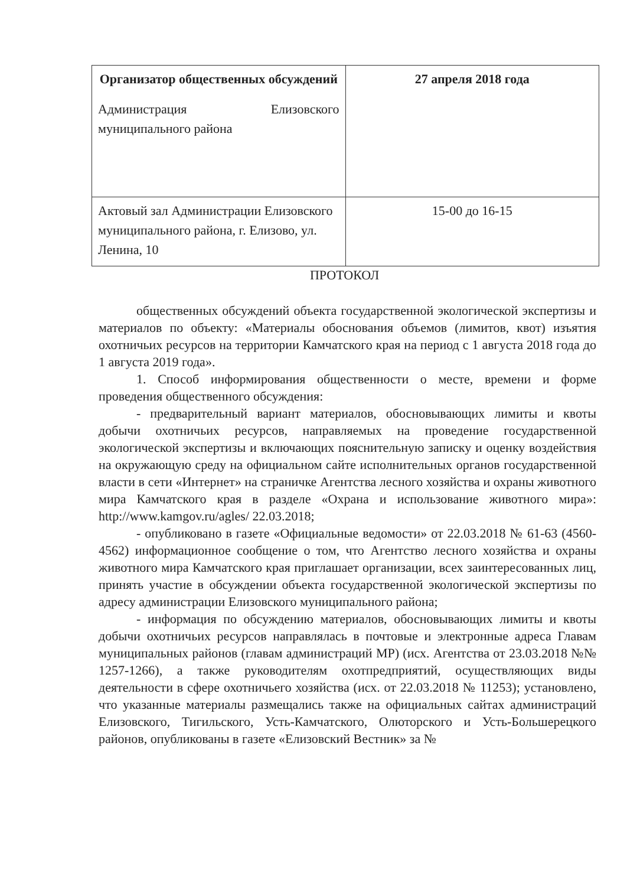| Организатор общественных обсуждений Администрация Елизовского муниципального района | 27 апреля 2018 года |
| Актовый зал Администрации Елизовского муниципального района, г. Елизово, ул. Ленина, 10 | 15-00 до 16-15 |
ПРОТОКОЛ
общественных обсуждений объекта государственной экологической экспертизы и материалов по объекту: «Материалы обоснования объемов (лимитов, квот) изъятия охотничьих ресурсов на территории Камчатского края на период с 1 августа 2018 года до 1 августа 2019 года».
1. Способ информирования общественности о месте, времени и форме проведения общественного обсуждения:
- предварительный вариант материалов, обосновывающих лимиты и квоты добычи охотничьих ресурсов, направляемых на проведение государственной экологической экспертизы и включающих пояснительную записку и оценку воздействия на окружающую среду на официальном сайте исполнительных органов государственной власти в сети «Интернет» на страничке Агентства лесного хозяйства и охраны животного мира Камчатского края в разделе «Охрана и использование животного мира»: http://www.kamgov.ru/agles/ 22.03.2018;
- опубликовано в газете «Официальные ведомости» от 22.03.2018 № 61-63 (4560-4562) информационное сообщение о том, что Агентство лесного хозяйства и охраны животного мира Камчатского края приглашает организации, всех заинтересованных лиц, принять участие в обсуждении объекта государственной экологической экспертизы по адресу администрации Елизовского муниципального района;
- информация по обсуждению материалов, обосновывающих лимиты и квоты добычи охотничьих ресурсов направлялась в почтовые и электронные адреса Главам муниципальных районов (главам администраций МР) (исх. Агентства от 23.03.2018 №№ 1257-1266), а также руководителям охотпредприятий, осуществляющих виды деятельности в сфере охотничьего хозяйства (исх. от 22.03.2018 № 11253); установлено, что указанные материалы размещались также на официальных сайтах администраций Елизовского, Тигильского, Усть-Камчатского, Олюторского и Усть-Большерецкого районов, опубликованы в газете «Елизовский Вестник» за №